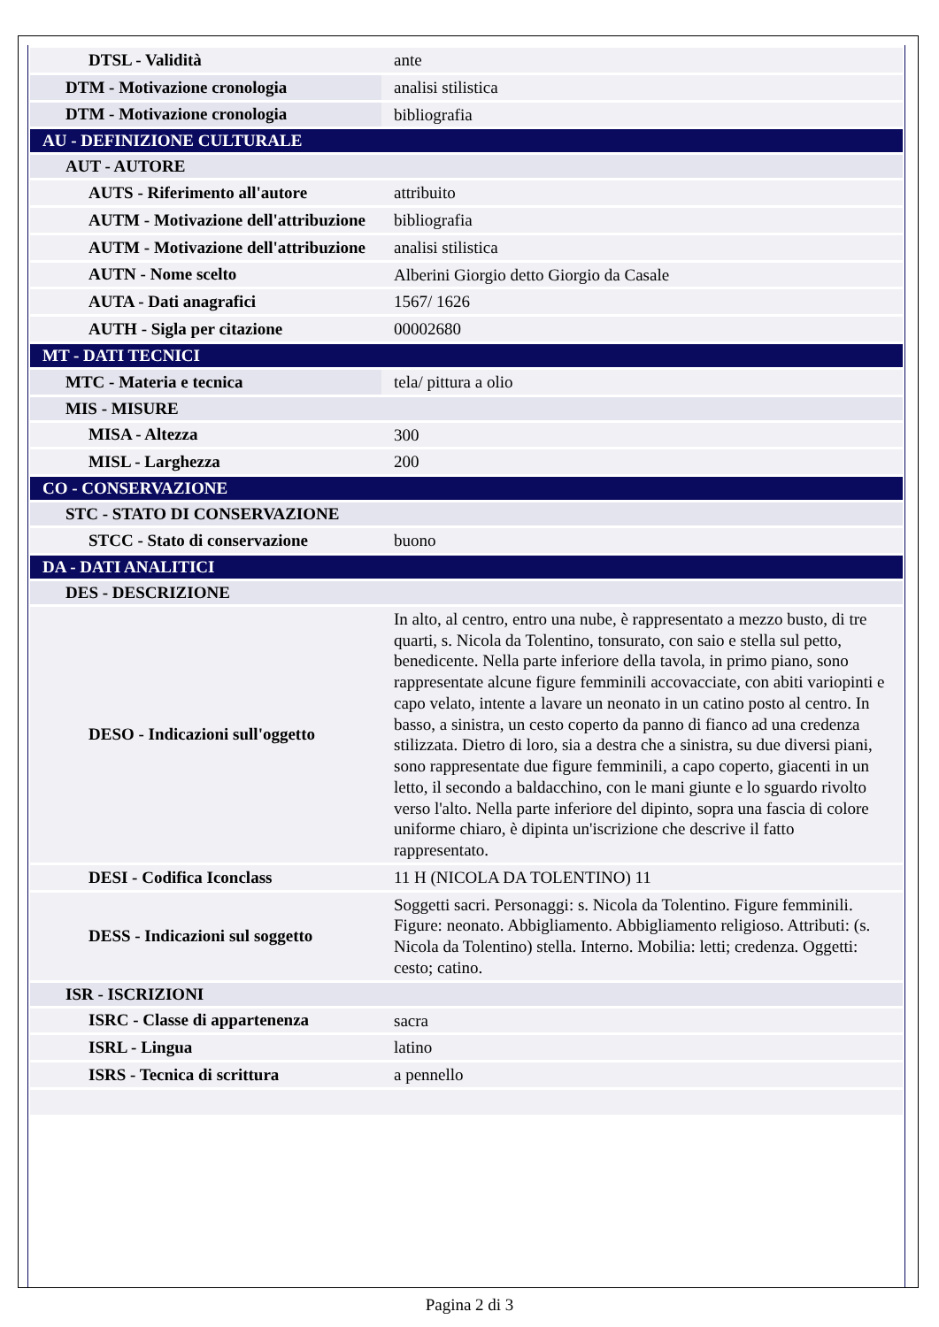| DTSL - Validità | ante |
| DTM - Motivazione cronologia | analisi stilistica |
| DTM - Motivazione cronologia | bibliografia |
| AU - DEFINIZIONE CULTURALE | |
| AUT - AUTORE | |
| AUTS - Riferimento all'autore | attribuito |
| AUTM - Motivazione dell'attribuzione | bibliografia |
| AUTM - Motivazione dell'attribuzione | analisi stilistica |
| AUTN - Nome scelto | Alberini Giorgio detto Giorgio da Casale |
| AUTA - Dati anagrafici | 1567/ 1626 |
| AUTH - Sigla per citazione | 00002680 |
| MT - DATI TECNICI | |
| MTC - Materia e tecnica | tela/ pittura a olio |
| MIS - MISURE | |
| MISA - Altezza | 300 |
| MISL - Larghezza | 200 |
| CO - CONSERVAZIONE | |
| STC - STATO DI CONSERVAZIONE | |
| STCC - Stato di conservazione | buono |
| DA - DATI ANALITICI | |
| DES - DESCRIZIONE | |
| DESO - Indicazioni sull'oggetto | In alto, al centro, entro una nube, è rappresentato a mezzo busto, di tre quarti, s. Nicola da Tolentino, tonsurato, con saio e stella sul petto, benedicente. Nella parte inferiore della tavola, in primo piano, sono rappresentate alcune figure femminili accovacciate, con abiti variopinti e capo velato, intente a lavare un neonato in un catino posto al centro. In basso, a sinistra, un cesto coperto da panno di fianco ad una credenza stilizzata. Dietro di loro, sia a destra che a sinistra, su due diversi piani, sono rappresentate due figure femminili, a capo coperto, giacenti in un letto, il secondo a baldacchino, con le mani giunte e lo sguardo rivolto verso l'alto. Nella parte inferiore del dipinto, sopra una fascia di colore uniforme chiaro, è dipinta un'iscrizione che descrive il fatto rappresentato. |
| DESI - Codifica Iconclass | 11 H (NICOLA DA TOLENTINO) 11 |
| DESS - Indicazioni sul soggetto | Soggetti sacri. Personaggi: s. Nicola da Tolentino. Figure femminili. Figure: neonato. Abbigliamento. Abbigliamento religioso. Attributi: (s. Nicola da Tolentino) stella. Interno. Mobilia: letti; credenza. Oggetti: cesto; catino. |
| ISR - ISCRIZIONI | |
| ISRC - Classe di appartenenza | sacra |
| ISRL - Lingua | latino |
| ISRS - Tecnica di scrittura | a pennello |
Pagina 2 di 3